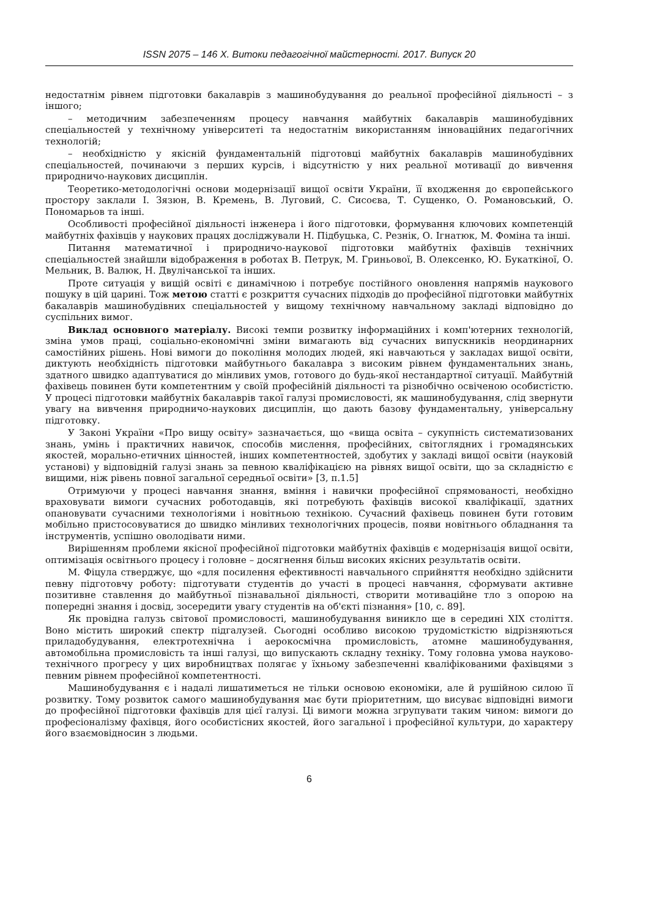ISSN 2075 – 146 X. Витоки педагогічної майстерності. 2017. Випуск 20
недостатнім рівнем підготовки бакалаврів з машинобудування до реальної професійної діяльності – з іншого;
– методичним забезпеченням процесу навчання майбутніх бакалаврів машинобудівних спеціальностей у технічному університеті та недостатнім використанням інноваційних педагогічних технологій;
– необхідністю у якісній фундаментальній підготовці майбутніх бакалаврів машинобудівних спеціальностей, починаючи з перших курсів, і відсутністю у них реальної мотивації до вивчення природничо-наукових дисциплін.
Теоретико-методологічні основи модернізації вищої освіти України, її входження до європейського простору заклали І. Зязюн, В. Кремень, В. Луговий, С. Сисоєва, Т. Сущенко, О. Романовський, О. Пономарьов та інші.
Особливості професійної діяльності інженера і його підготовки, формування ключових компетенцій майбутніх фахівців у наукових працях досліджували Н. Підбуцька, С. Резнік, О. Ігнатюк, М. Фоміна та інші.
Питання математичної і природничо-наукової підготовки майбутніх фахівців технічних спеціальностей знайшли відображення в роботах В. Петрук, М. Гриньової, В. Олексенко, Ю. Букаткіної, О. Мельник, В. Валюк, Н. Двулічанської та інших.
Проте ситуація у вищій освіті є динамічною і потребує постійного оновлення напрямів наукового пошуку в цій царині. Тож метою статті є розкриття сучасних підходів до професійної підготовки майбутніх бакалаврів машинобудівних спеціальностей у вищому технічному навчальному закладі відповідно до суспільних вимог.
Виклад основного матеріалу. Високі темпи розвитку інформаційних і комп'ютерних технологій, зміна умов праці, соціально-економічні зміни вимагають від сучасних випускників неординарних самостійних рішень. Нові вимоги до покоління молодих людей, які навчаються у закладах вищої освіти, диктують необхідність підготовки майбутнього бакалавра з високим рівнем фундаментальних знань, здатного швидко адаптуватися до мінливих умов, готового до будь-якої нестандартної ситуації. Майбутній фахівець повинен бути компетентним у своїй професійній діяльності та різнобічно освіченою особистістю. У процесі підготовки майбутніх бакалаврів такої галузі промисловості, як машинобудування, слід звернути увагу на вивчення природничо-наукових дисциплін, що дають базову фундаментальну, універсальну підготовку.
У Законі України «Про вищу освіту» зазначається, що «вища освіта – сукупність систематизованих знань, умінь і практичних навичок, способів мислення, професійних, світоглядних і громадянських якостей, морально-етичних цінностей, інших компетентностей, здобутих у закладі вищої освіти (науковій установі) у відповідній галузі знань за певною кваліфікацією на рівнях вищої освіти, що за складністю є вищими, ніж рівень повної загальної середньої освіти» [3, п.1.5]
Отримуючи у процесі навчання знання, вміння і навички професійної спрямованості, необхідно враховувати вимоги сучасних роботодавців, які потребують фахівців високої кваліфікації, здатних опановувати сучасними технологіями і новітньою технікою. Сучасний фахівець повинен бути готовим мобільно пристосовуватися до швидко мінливих технологічних процесів, появи новітнього обладнання та інструментів, успішно оволодівати ними.
Вирішенням проблеми якісної професійної підготовки майбутніх фахівців є модернізація вищої освіти, оптимізація освітнього процесу і головне – досягнення більш високих якісних результатів освіти.
М. Фіцула стверджує, що «для посилення ефективності навчального сприйняття необхідно здійснити певну підготовчу роботу: підготувати студентів до участі в процесі навчання, сформувати активне позитивне ставлення до майбутньої пізнавальної діяльності, створити мотиваційне тло з опорою на попередні знання і досвід, зосередити увагу студентів на об'єкті пізнання» [10, с. 89].
Як провідна галузь світової промисловості, машинобудування виникло ще в середині XIX століття. Воно містить широкий спектр підгалузей. Сьогодні особливо високою трудомісткістю відрізняються приладобудування, електротехнічна і аерокосмічна промисловість, атомне машинобудування, автомобільна промисловість та інші галузі, що випускають складну техніку. Тому головна умова науково-технічного прогресу у цих виробництвах полягає у їхньому забезпеченні кваліфікованими фахівцями з певним рівнем професійної компетентності.
Машинобудування є і надалі лишатиметься не тільки основою економіки, але й рушійною силою її розвитку. Тому розвиток самого машинобудування має бути пріоритетним, що висуває відповідні вимоги до професійної підготовки фахівців для цієї галузі. Ці вимоги можна згрупувати таким чином: вимоги до професіоналізму фахівця, його особистісних якостей, його загальної і професійної культури, до характеру його взаємовідносин з людьми.
6